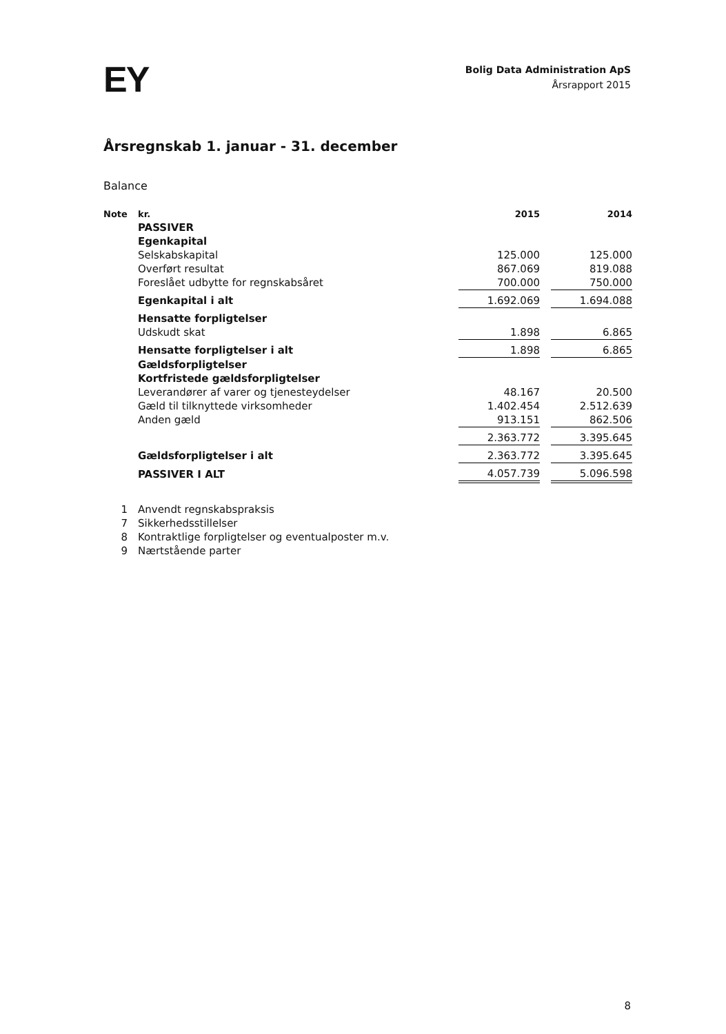EY
Bolig Data Administration ApS
Årsrapport 2015
Årsregnskab 1. januar - 31. december
Balance
| Note | kr. | 2015 | | 2014 |
| --- | --- | --- | --- | --- |
| | PASSIVER | | | |
| | Egenkapital | | | |
| | Selskabskapital | 125.000 | | 125.000 |
| | Overført resultat | 867.069 | | 819.088 |
| | Foreslået udbytte for regnskabsåret | 700.000 | | 750.000 |
| | Egenkapital i alt | 1.692.069 | | 1.694.088 |
| | Hensatte forpligtelser | | | |
| | Udskudt skat | 1.898 | | 6.865 |
| | Hensatte forpligtelser i alt | 1.898 | | 6.865 |
| | Gældsforpligtelser | | | |
| | Kortfristede gældsforpligtelser | | | |
| | Leverandører af varer og tjenesteydelser | 48.167 | | 20.500 |
| | Gæld til tilknyttede virksomheder | 1.402.454 | | 2.512.639 |
| | Anden gæld | 913.151 | | 862.506 |
| | | 2.363.772 | | 3.395.645 |
| | Gældsforpligtelser i alt | 2.363.772 | | 3.395.645 |
| | PASSIVER I ALT | 4.057.739 | | 5.096.598 |
| 1 | Anvendt regnskabspraksis | | | |
| 7 | Sikkerhedsstillelser | | | |
| 8 | Kontraktlige forpligtelser og eventualposter m.v. | | | |
| 9 | Nærtstående parter | | | |
8